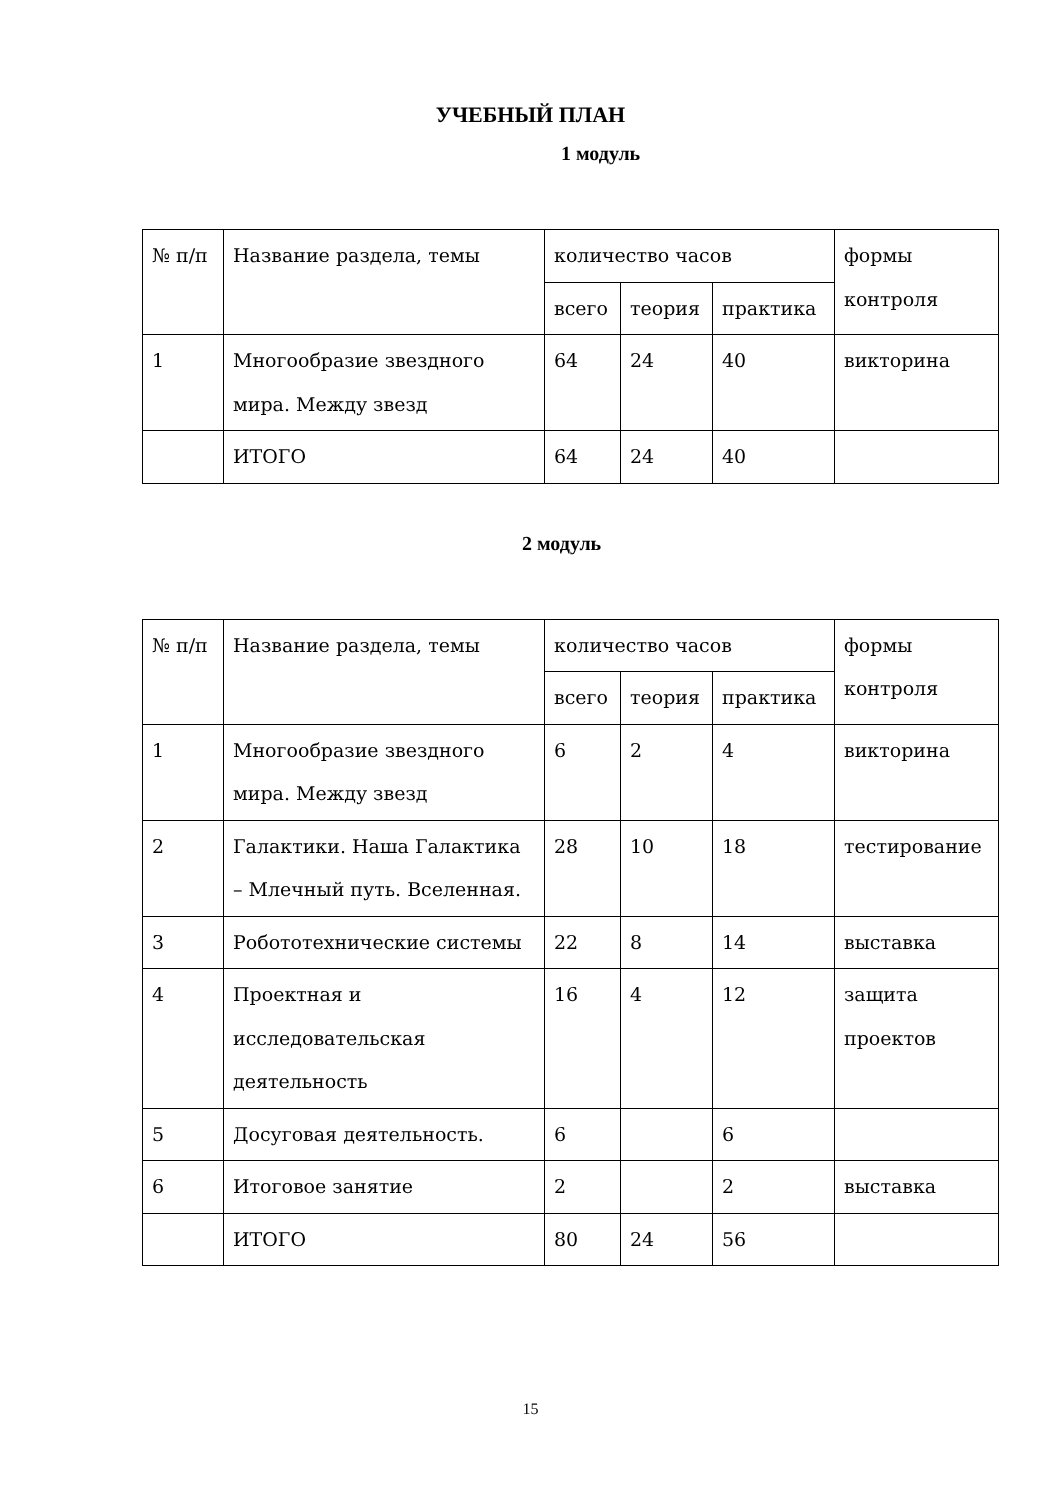УЧЕБНЫЙ ПЛАН
1 модуль
| № п/п | Название раздела, темы | количество часов | | | формы контроля |
| | | всего | теория | практика | |
| 1 | Многообразие звездного мира. Между звезд | 64 | 24 | 40 | викторина |
| | ИТОГО | 64 | 24 | 40 | |
2 модуль
| № п/п | Название раздела, темы | количество часов | | | формы контроля |
| | | всего | теория | практика | |
| 1 | Многообразие звездного мира. Между звезд | 6 | 2 | 4 | викторина |
| 2 | Галактики. Наша Галактика – Млечный путь. Вселенная. | 28 | 10 | 18 | тестирование |
| 3 | Робототехнические системы | 22 | 8 | 14 | выставка |
| 4 | Проектная и исследовательская деятельность | 16 | 4 | 12 | защита проектов |
| 5 | Досуговая деятельность. | 6 | | 6 | |
| 6 | Итоговое занятие | 2 | | 2 | выставка |
| | ИТОГО | 80 | 24 | 56 | |
15